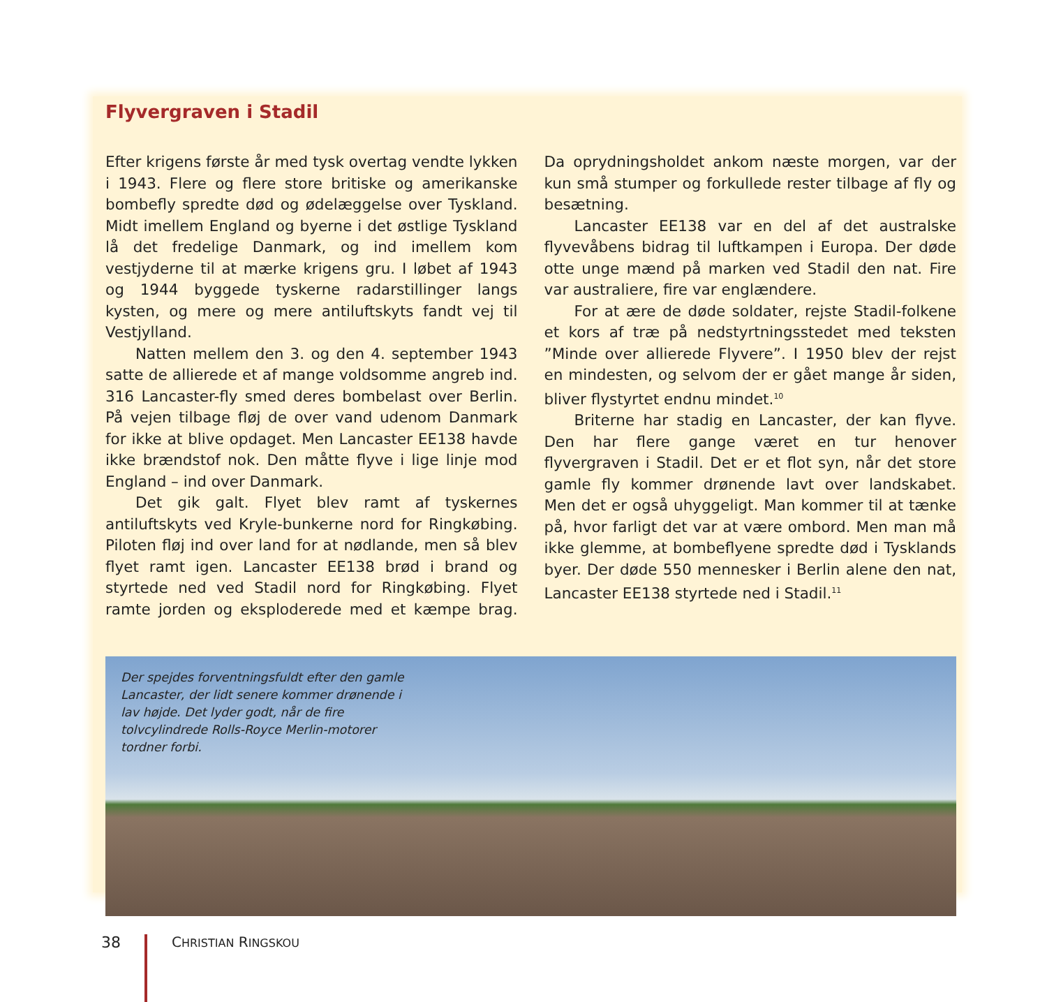Flyvergraven i Stadil
Efter krigens første år med tysk overtag vendte lykken i 1943. Flere og flere store britiske og amerikanske bombefly spredte død og ødelæggelse over Tyskland. Midt imellem England og byerne i det østlige Tyskland lå det fredelige Danmark, og ind imellem kom vestjyderne til at mærke krigens gru. I løbet af 1943 og 1944 byggede tyskerne radarstillinger langs kysten, og mere og mere antiluftskyts fandt vej til Vestjylland.
Natten mellem den 3. og den 4. september 1943 satte de allierede et af mange voldsomme angreb ind. 316 Lancaster-fly smed deres bombelast over Berlin. På vejen tilbage fløj de over vand udenom Danmark for ikke at blive opdaget. Men Lancaster EE138 havde ikke brændstof nok. Den måtte flyve i lige linje mod England – ind over Danmark.
Det gik galt. Flyet blev ramt af tyskernes antiluftskyts ved Kryle-bunkerne nord for Ringkøbing. Piloten fløj ind over land for at nødlande, men så blev flyet ramt igen. Lancaster EE138 brød i brand og styrtede ned ved Stadil nord for Ringkøbing. Flyet ramte jorden og eksploderede med et kæmpe brag. Da oprydningsholdet ankom næste morgen, var der kun små stumper og forkullede rester tilbage af fly og besætning.
Lancaster EE138 var en del af det australske flyvevåbens bidrag til luftkampen i Europa. Der døde otte unge mænd på marken ved Stadil den nat. Fire var australiere, fire var englændere.
For at ære de døde soldater, rejste Stadil-folkene et kors af træ på nedstyrtningsstedet med teksten ”Minde over allierede Flyvere”. I 1950 blev der rejst en mindesten, og selvom der er gået mange år siden, bliver flystyrtet endnu mindet.<sup>10</sup>
Briterne har stadig en Lancaster, der kan flyve. Den har flere gange været en tur henover flyvergraven i Stadil. Det er et flot syn, når det store gamle fly kommer drønende lavt over landskabet. Men det er også uhyggeligt. Man kommer til at tænke på, hvor farligt det var at være ombord. Men man må ikke glemme, at bombeflyene spredte død i Tysklands byer. Der døde 550 mennesker i Berlin alene den nat, Lancaster EE138 styrtede ned i Stadil.<sup>11</sup>
Der spejdes forventningsfuldt efter den gamle Lancaster, der lidt senere kommer drønende i lav højde. Det lyder godt, når de fire tolvcylindrede Rolls-Royce Merlin-motorer tordner forbi.
38 CHRISTIAN RINGSKOU